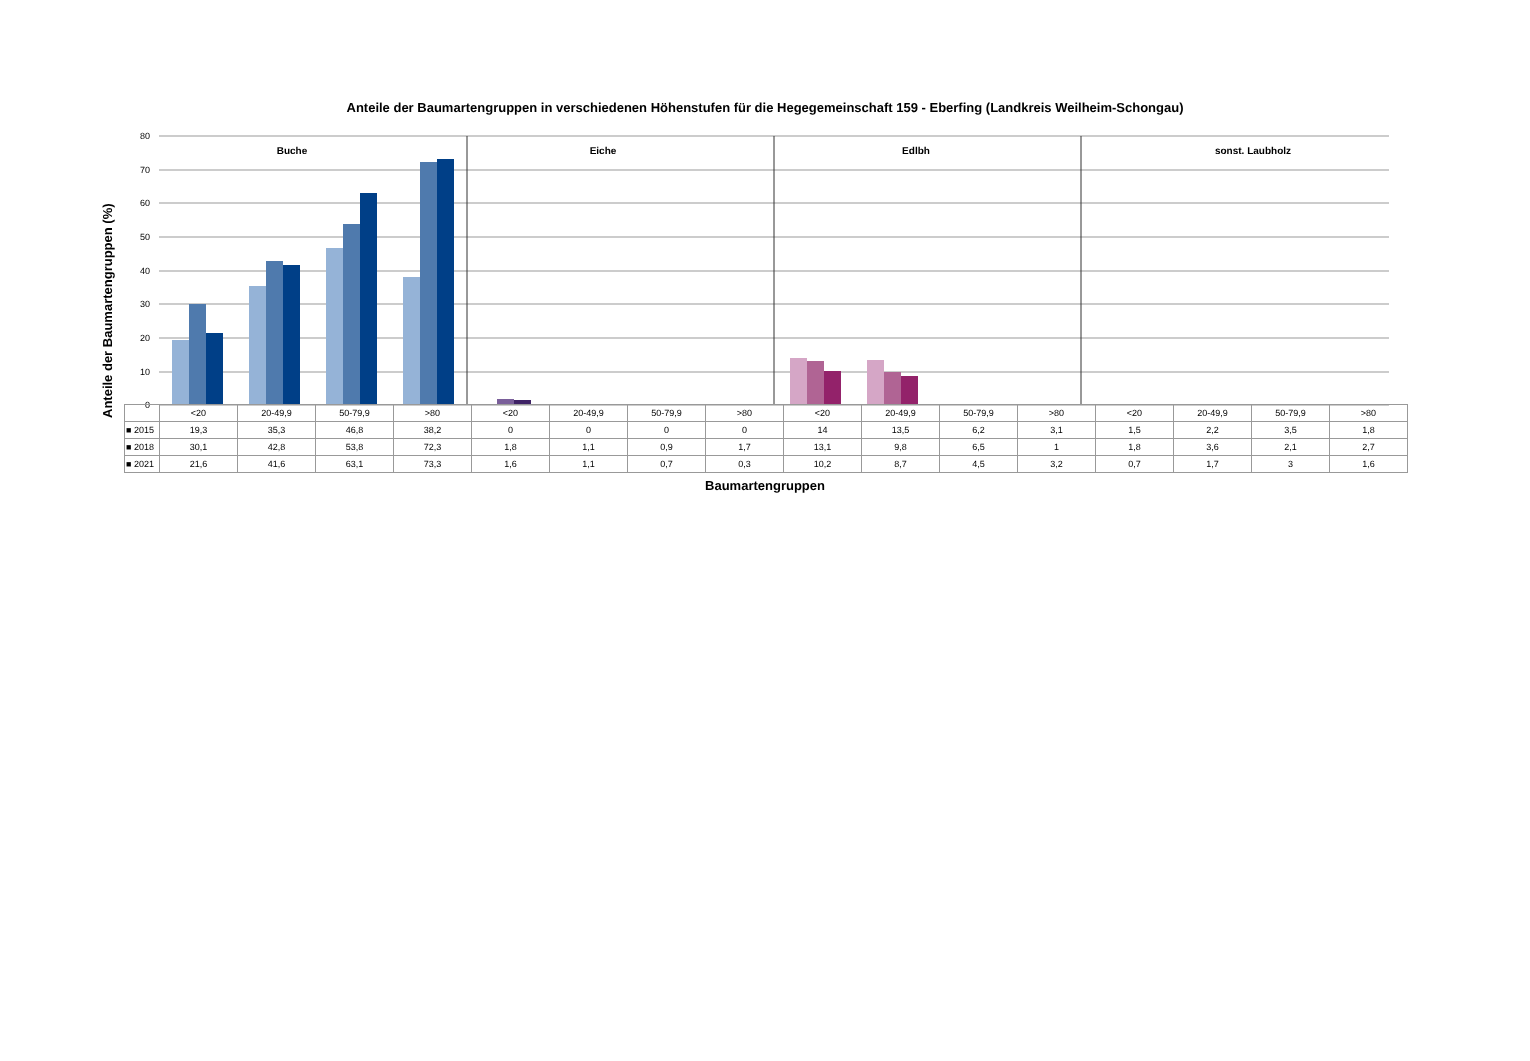Anteile der Baumartengruppen in verschiedenen Höhenstufen für die Hegegemeinschaft 159 - Eberfing (Landkreis Weilheim-Schongau)
80
70
60
50
40
30
20
10
0
Buche
Eiche
Edlbh
sonst. Laubholz
Anteile der Baumartengruppen (%)
| | <20 | 20-49,9 | 50-79,9 | >80 | <20 | 20-49,9 | 50-79,9 | >80 | <20 | 20-49,9 | 50-79,9 | >80 | <20 | 20-49,9 | 50-79,9 | >80 |
| ■ 2015 | 19,3 | 35,3 | 46,8 | 38,2 | 0 | 0 | 0 | 0 | 14 | 13,5 | 6,2 | 3,1 | 1,5 | 2,2 | 3,5 | 1,8 |
| ■ 2018 | 30,1 | 42,8 | 53,8 | 72,3 | 1,8 | 1,1 | 0,9 | 1,7 | 13,1 | 9,8 | 6,5 | 1 | 1,8 | 3,6 | 2,1 | 2,7 |
| ■ 2021 | 21,6 | 41,6 | 63,1 | 73,3 | 1,6 | 1,1 | 0,7 | 0,3 | 10,2 | 8,7 | 4,5 | 3,2 | 0,7 | 1,7 | 3 | 1,6 |
Baumartengruppen